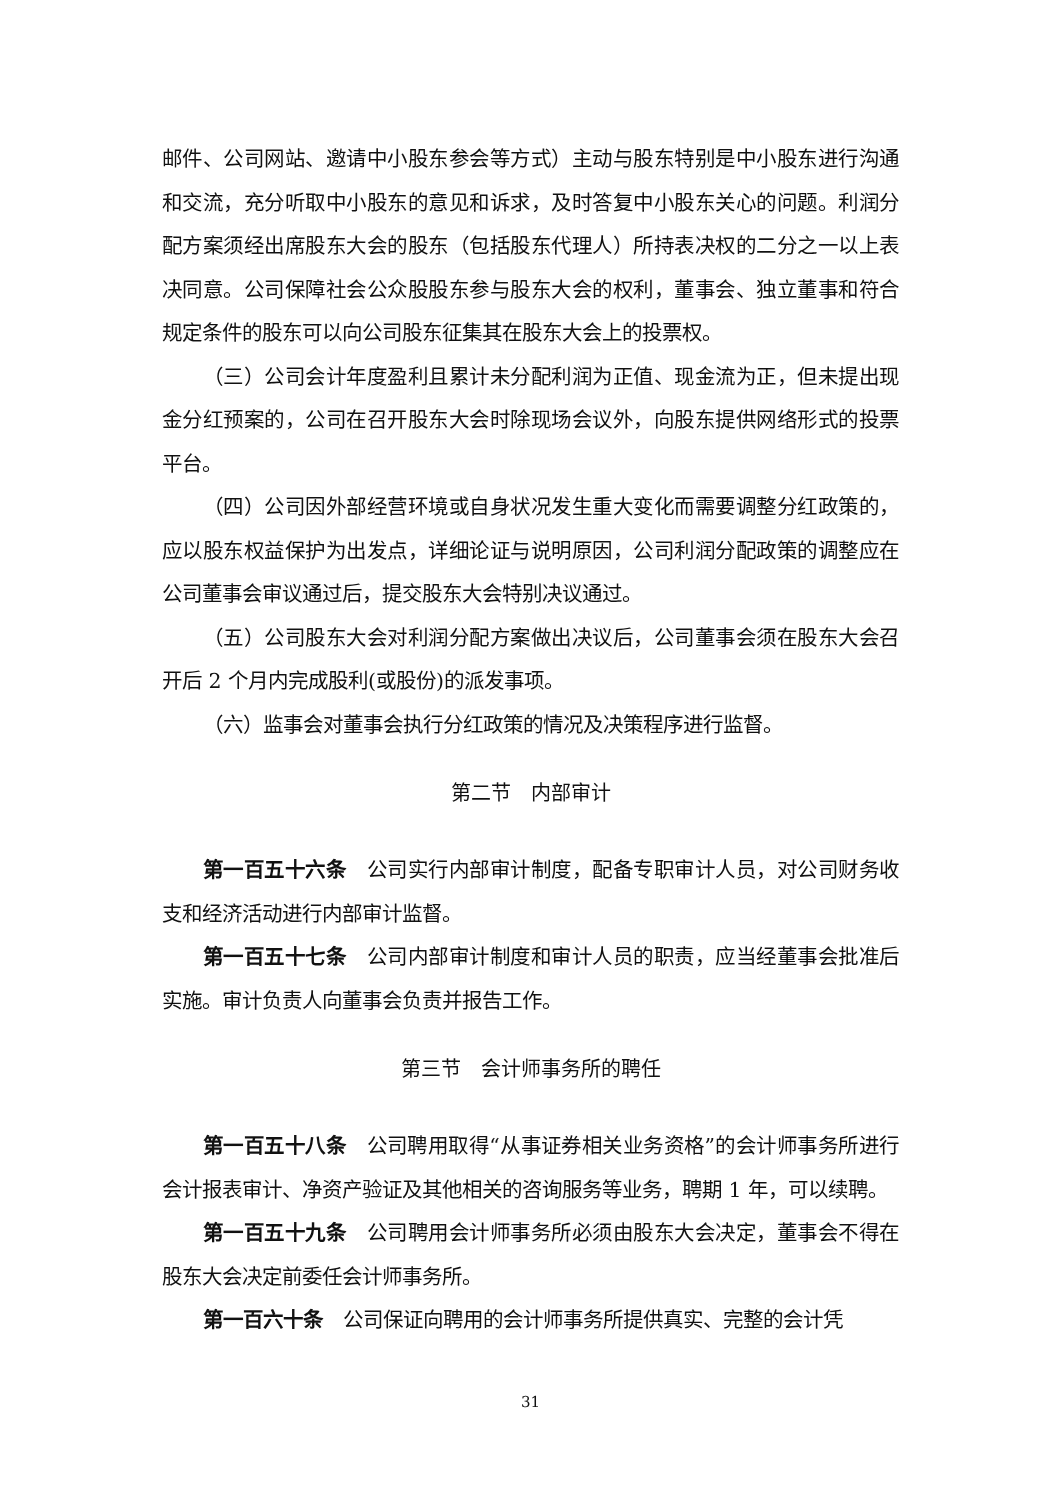邮件、公司网站、邀请中小股东参会等方式）主动与股东特别是中小股东进行沟通和交流，充分听取中小股东的意见和诉求，及时答复中小股东关心的问题。利润分配方案须经出席股东大会的股东（包括股东代理人）所持表决权的二分之一以上表决同意。公司保障社会公众股股东参与股东大会的权利，董事会、独立董事和符合规定条件的股东可以向公司股东征集其在股东大会上的投票权。
（三）公司会计年度盈利且累计未分配利润为正值、现金流为正，但未提出现金分红预案的，公司在召开股东大会时除现场会议外，向股东提供网络形式的投票平台。
（四）公司因外部经营环境或自身状况发生重大变化而需要调整分红政策的，应以股东权益保护为出发点，详细论证与说明原因，公司利润分配政策的调整应在公司董事会审议通过后，提交股东大会特别决议通过。
（五）公司股东大会对利润分配方案做出决议后，公司董事会须在股东大会召开后 2 个月内完成股利(或股份)的派发事项。
（六）监事会对董事会执行分红政策的情况及决策程序进行监督。
第二节　内部审计
第一百五十六条　公司实行内部审计制度，配备专职审计人员，对公司财务收支和经济活动进行内部审计监督。
第一百五十七条　公司内部审计制度和审计人员的职责，应当经董事会批准后实施。审计负责人向董事会负责并报告工作。
第三节　会计师事务所的聘任
第一百五十八条　公司聘用取得“从事证券相关业务资格”的会计师事务所进行会计报表审计、净资产验证及其他相关的咨询服务等业务，聘期 1 年，可以续聘。
第一百五十九条　公司聘用会计师事务所必须由股东大会决定，董事会不得在股东大会决定前委任会计师事务所。
第一百六十条　公司保证向聘用的会计师事务所提供真实、完整的会计凭
31